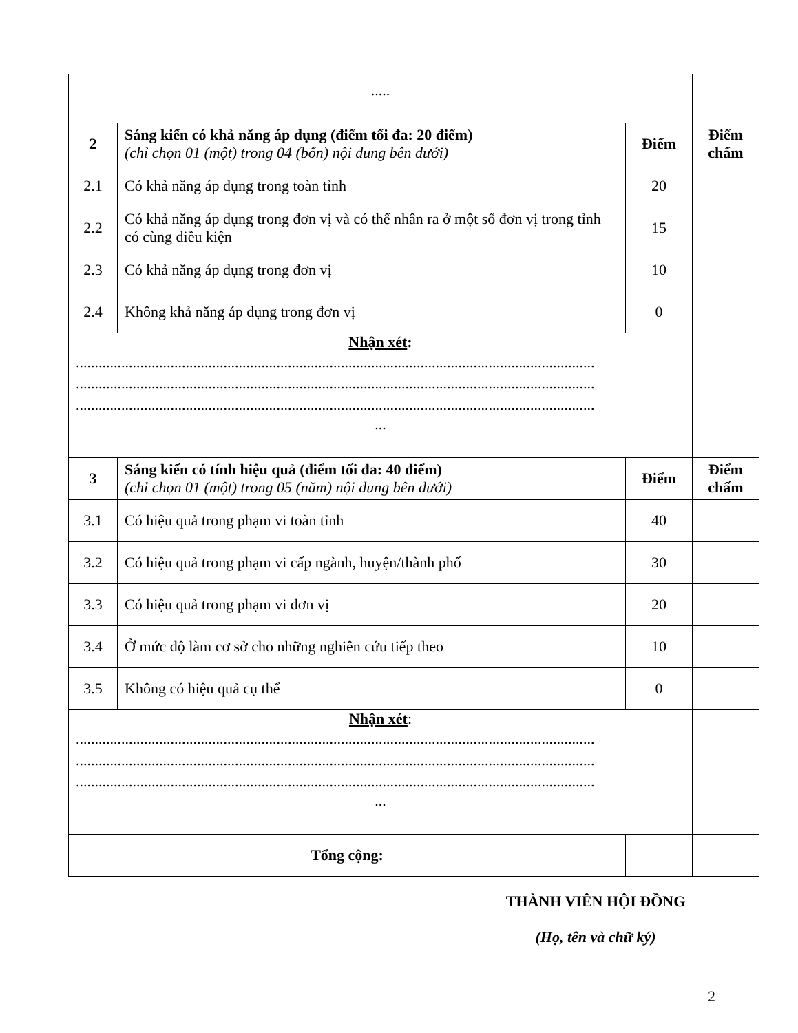| ..... | | | |
| 2 | Sáng kiến có khả năng áp dụng (điểm tối đa: 20 điểm) (chỉ chọn 01 (một) trong 04 (bốn) nội dung bên dưới) | Điểm | Điểm chấm |
| 2.1 | Có khả năng áp dụng trong toàn tỉnh | 20 | |
| 2.2 | Có khả năng áp dụng trong đơn vị và có thể nhân ra ở một số đơn vị trong tỉnh có cùng điều kiện | 15 | |
| 2.3 | Có khả năng áp dụng trong đơn vị | 10 | |
| 2.4 | Không khả năng áp dụng trong đơn vị | 0 | |
| Nhận xét : ......................................................................................................................................... ......................................................................................................................................... ......................................................................................................................................... ... | | | |
| 3 | Sáng kiến có tính hiệu quả (điểm tối đa: 40 điểm) (chỉ chọn 01 (một) trong 05 (năm) nội dung bên dưới) | Điểm | Điểm chấm |
| 3.1 | Có hiệu quả trong phạm vi toàn tỉnh | 40 | |
| 3.2 | Có hiệu quả trong phạm vi cấp ngành, huyện/thành phố | 30 | |
| 3.3 | Có hiệu quả trong phạm vi đơn vị | 20 | |
| 3.4 | Ở mức độ làm cơ sở cho những nghiên cứu tiếp theo | 10 | |
| 3.5 | Không có hiệu quả cụ thể | 0 | |
| Nhận xét : ......................................................................................................................................... ......................................................................................................................................... ......................................................................................................................................... ... | | | |
| Tổng cộng: | | | |
THÀNH VIÊN HỘI ĐỒNG
(Họ, tên và chữ ký)
2